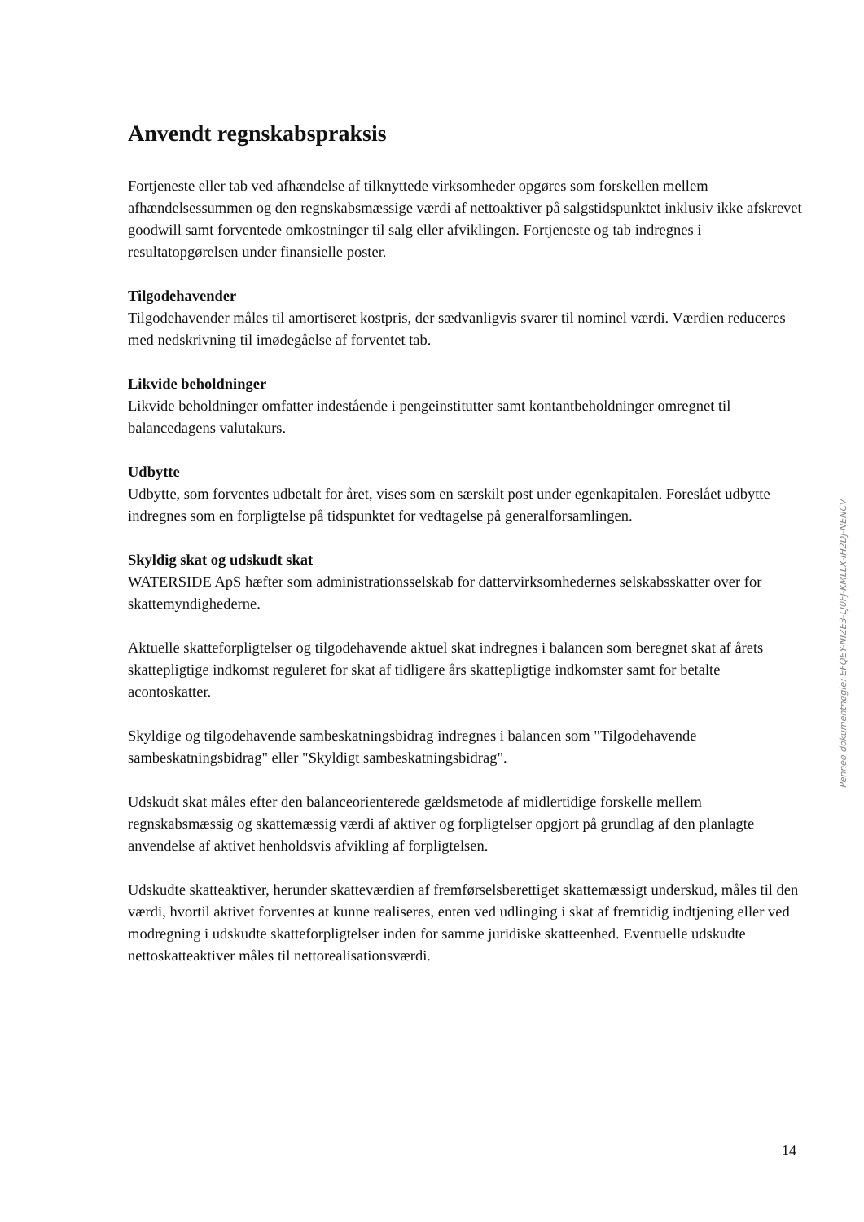Anvendt regnskabspraksis
Fortjeneste eller tab ved afhændelse af tilknyttede virksomheder opgøres som forskellen mellem afhændelsessummen og den regnskabsmæssige værdi af nettoaktiver på salgstidspunktet inklusiv ikke afskrevet goodwill samt forventede omkostninger til salg eller afviklingen. Fortjeneste og tab indregnes i resultatopgørelsen under finansielle poster.
Tilgodehavender
Tilgodehavender måles til amortiseret kostpris, der sædvanligvis svarer til nominel værdi. Værdien reduceres med nedskrivning til imødegåelse af forventet tab.
Likvide beholdninger
Likvide beholdninger omfatter indestående i pengeinstitutter samt kontantbeholdninger omregnet til balancedagens valutakurs.
Udbytte
Udbytte, som forventes udbetalt for året, vises som en særskilt post under egenkapitalen. Foreslået udbytte indregnes som en forpligtelse på tidspunktet for vedtagelse på generalforsamlingen.
Skyldig skat og udskudt skat
WATERSIDE ApS hæfter som administrationsselskab for dattervirksomhedernes selskabsskatter over for skattemyndighederne.
Aktuelle skatteforpligtelser og tilgodehavende aktuel skat indregnes i balancen som beregnet skat af årets skattepligtige indkomst reguleret for skat af tidligere års skattepligtige indkomster samt for betalte acontoskatter.
Skyldige og tilgodehavende sambeskatningsbidrag indregnes i balancen som "Tilgodehavende sambeskatningsbidrag" eller "Skyldigt sambeskatningsbidrag".
Udskudt skat måles efter den balanceorienterede gældsmetode af midlertidige forskelle mellem regnskabsmæssig og skattemæssig værdi af aktiver og forpligtelser opgjort på grundlag af den planlagte anvendelse af aktivet henholdsvis afvikling af forpligtelsen.
Udskudte skatteaktiver, herunder skatteværdien af fremførselsberettiget skattemæssigt underskud, måles til den værdi, hvortil aktivet forventes at kunne realiseres, enten ved udlinging i skat af fremtidig indtjening eller ved modregning i udskudte skatteforpligtelser inden for samme juridiske skatteenhed. Eventuelle udskudte nettoskatteaktiver måles til nettorealisationsværdi.
Penneo dokumentnøgle: EFQEY-NIZE3-LJ0FJ-KMLLX-IH2DJ-NENCV
14